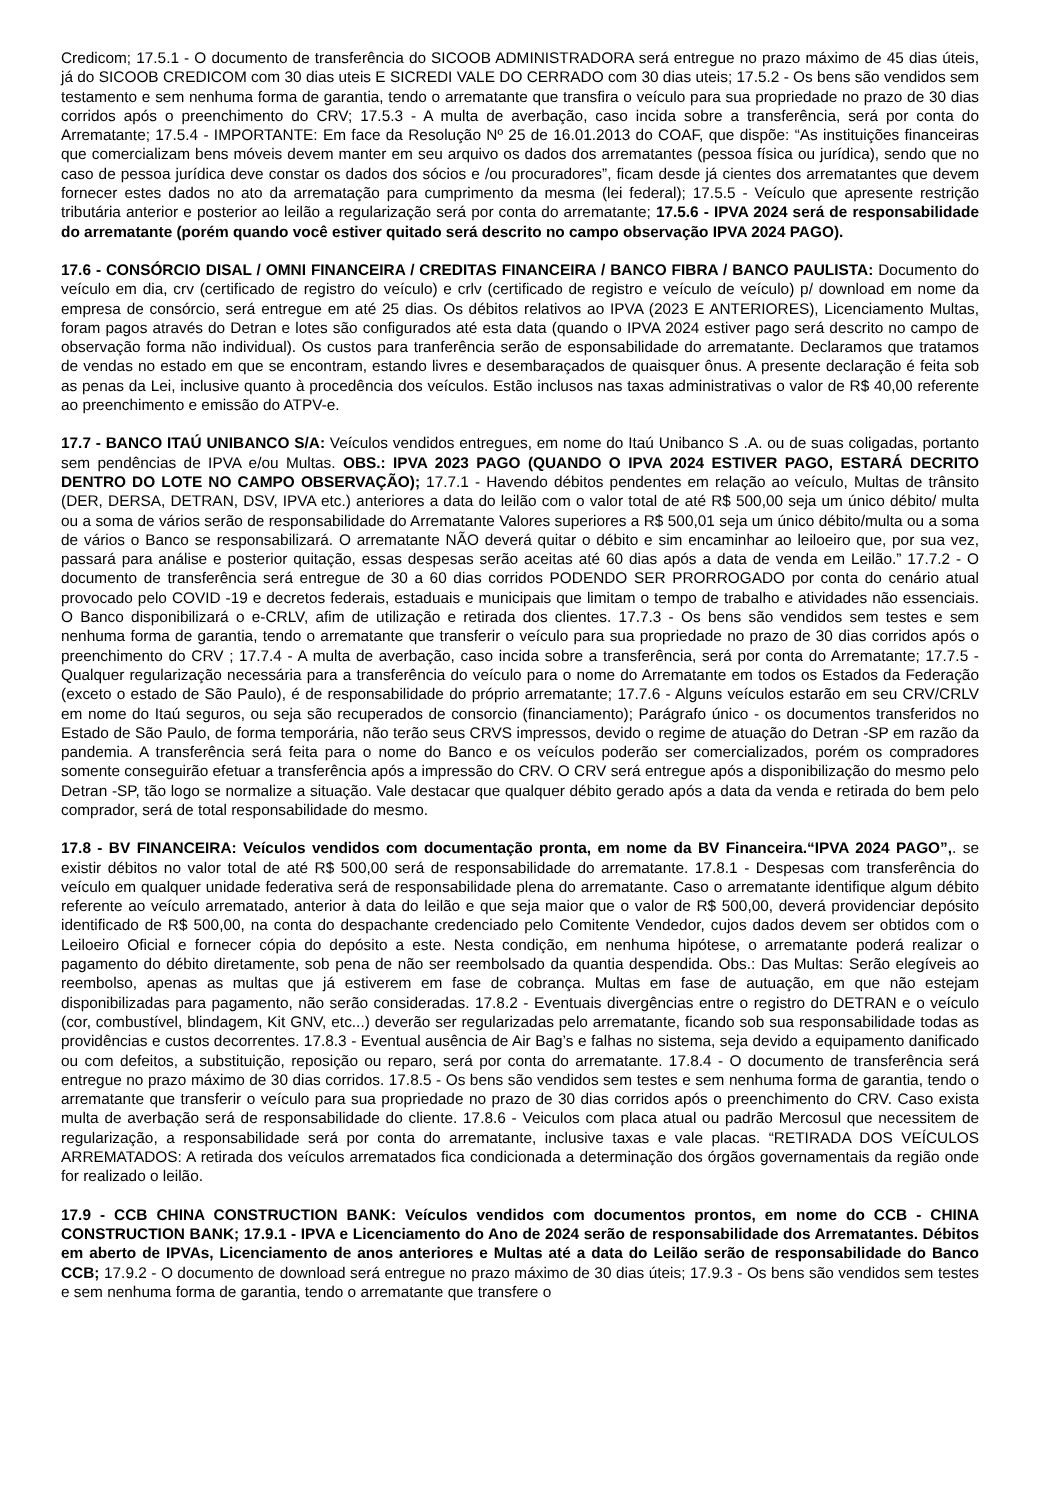Credicom; 17.5.1 - O documento de transferência do SICOOB ADMINISTRADORA será entregue no prazo máximo de 45 dias úteis, já do SICOOB CREDICOM com 30 dias uteis E SICREDI VALE DO CERRADO com 30 dias uteis; 17.5.2 - Os bens são vendidos sem testamento e sem nenhuma forma de garantia, tendo o arrematante que transfira o veículo para sua propriedade no prazo de 30 dias corridos após o preenchimento do CRV; 17.5.3 - A multa de averbação, caso incida sobre a transferência, será por conta do Arrematante; 17.5.4 - IMPORTANTE: Em face da Resolução Nº 25 de 16.01.2013 do COAF, que dispõe: “As instituições financeiras que comercializam bens móveis devem manter em seu arquivo os dados dos arrematantes (pessoa física ou jurídica), sendo que no caso de pessoa jurídica deve constar os dados dos sócios e /ou procuradores”, ficam desde já cientes dos arrematantes que devem fornecer estes dados no ato da arrematação para cumprimento da mesma (lei federal); 17.5.5 - Veículo que apresente restrição tributária anterior e posterior ao leilão a regularização será por conta do arrematante; 17.5.6 - IPVA 2024 será de responsabilidade do arrematante (porém quando você estiver quitado será descrito no campo observação IPVA 2024 PAGO).
17.6 - CONSÓRCIO DISAL / OMNI FINANCEIRA / CREDITAS FINANCEIRA / BANCO FIBRA / BANCO PAULISTA: Documento do veículo em dia, crv (certificado de registro do veículo) e crlv (certificado de registro e veículo de veículo) p/ download em nome da empresa de consórcio, será entregue em até 25 dias. Os débitos relativos ao IPVA (2023 E ANTERIORES), Licenciamento Multas, foram pagos através do Detran e lotes são configurados até esta data (quando o IPVA 2024 estiver pago será descrito no campo de observação forma não individual). Os custos para tranferência serão de esponsabilidade do arrematante. Declaramos que tratamos de vendas no estado em que se encontram, estando livres e desembaraçados de quaisquer ônus. A presente declaração é feita sob as penas da Lei, inclusive quanto à procedência dos veículos. Estão inclusos nas taxas administrativas o valor de R$ 40,00 referente ao preenchimento e emissão do ATPV-e.
17.7 - BANCO ITAÚ UNIBANCO S/A: Veículos vendidos entregues, em nome do Itaú Unibanco S .A. ou de suas coligadas, portanto sem pendências de IPVA e/ou Multas. OBS.: IPVA 2023 PAGO (QUANDO O IPVA 2024 ESTIVER PAGO, ESTARÁ DECRITO DENTRO DO LOTE NO CAMPO OBSERVAÇÃO); 17.7.1 - Havendo débitos pendentes em relação ao veículo, Multas de trânsito (DER, DERSA, DETRAN, DSV, IPVA etc.) anteriores a data do leilão com o valor total de até R$ 500,00 seja um único débito/ multa ou a soma de vários serão de responsabilidade do Arrematante Valores superiores a R$ 500,01 seja um único débito/multa ou a soma de vários o Banco se responsabilizará. O arrematante NÃO deverá quitar o débito e sim encaminhar ao leiloeiro que, por sua vez, passará para análise e posterior quitação, essas despesas serão aceitas até 60 dias após a data de venda em Leilão.” 17.7.2 - O documento de transferência será entregue de 30 a 60 dias corridos PODENDO SER PRORROGADO por conta do cenário atual provocado pelo COVID -19 e decretos federais, estaduais e municipais que limitam o tempo de trabalho e atividades não essenciais. O Banco disponibilizará o e-CRLV, afim de utilização e retirada dos clientes. 17.7.3 - Os bens são vendidos sem testes e sem nenhuma forma de garantia, tendo o arrematante que transferir o veículo para sua propriedade no prazo de 30 dias corridos após o preenchimento do CRV ; 17.7.4 - A multa de averbação, caso incida sobre a transferência, será por conta do Arrematante; 17.7.5 - Qualquer regularização necessária para a transferência do veículo para o nome do Arrematante em todos os Estados da Federação (exceto o estado de São Paulo), é de responsabilidade do próprio arrematante; 17.7.6 - Alguns veículos estarão em seu CRV/CRLV em nome do Itaú seguros, ou seja são recuperados de consorcio (financiamento); Parágrafo único - os documentos transferidos no Estado de São Paulo, de forma temporária, não terão seus CRVS impressos, devido o regime de atuação do Detran -SP em razão da pandemia. A transferência será feita para o nome do Banco e os veículos poderão ser comercializados, porém os compradores somente conseguirão efetuar a transferência após a impressão do CRV. O CRV será entregue após a disponibilização do mesmo pelo Detran -SP, tão logo se normalize a situação. Vale destacar que qualquer débito gerado após a data da venda e retirada do bem pelo comprador, será de total responsabilidade do mesmo.
17.8 - BV FINANCEIRA: Veículos vendidos com documentação pronta, em nome da BV Financeira.“IPVA 2024 PAGO”,. se existir débitos no valor total de até R$ 500,00 será de responsabilidade do arrematante. 17.8.1 - Despesas com transferência do veículo em qualquer unidade federativa será de responsabilidade plena do arrematante. Caso o arrematante identifique algum débito referente ao veículo arrematado, anterior à data do leilão e que seja maior que o valor de R$ 500,00, deverá providenciar depósito identificado de R$ 500,00, na conta do despachante credenciado pelo Comitente Vendedor, cujos dados devem ser obtidos com o Leiloeiro Oficial e fornecer cópia do depósito a este. Nesta condição, em nenhuma hipótese, o arrematante poderá realizar o pagamento do débito diretamente, sob pena de não ser reembolsado da quantia despendida. Obs.: Das Multas: Serão elegíveis ao reembolso, apenas as multas que já estiverem em fase de cobrança. Multas em fase de autuação, em que não estejam disponibilizadas para pagamento, não serão consideradas. 17.8.2 - Eventuais divergências entre o registro do DETRAN e o veículo (cor, combustível, blindagem, Kit GNV, etc...) deverão ser regularizadas pelo arrematante, ficando sob sua responsabilidade todas as providências e custos decorrentes. 17.8.3 - Eventual ausência de Air Bag’s e falhas no sistema, seja devido a equipamento danificado ou com defeitos, a substituição, reposição ou reparo, será por conta do arrematante. 17.8.4 - O documento de transferência será entregue no prazo máximo de 30 dias corridos. 17.8.5 - Os bens são vendidos sem testes e sem nenhuma forma de garantia, tendo o arrematante que transferir o veículo para sua propriedade no prazo de 30 dias corridos após o preenchimento do CRV. Caso exista multa de averbação será de responsabilidade do cliente. 17.8.6 - Veiculos com placa atual ou padrão Mercosul que necessitem de regularização, a responsabilidade será por conta do arrematante, inclusive taxas e vale placas. “RETIRADA DOS VEÍCULOS ARREMATADOS: A retirada dos veículos arrematados fica condicionada a determinação dos órgãos governamentais da região onde for realizado o leilão.
17.9 - CCB CHINA CONSTRUCTION BANK: Veículos vendidos com documentos prontos, em nome do CCB - CHINA CONSTRUCTION BANK; 17.9.1 - IPVA e Licenciamento do Ano de 2024 serão de responsabilidade dos Arrematantes. Débitos em aberto de IPVAs, Licenciamento de anos anteriores e Multas até a data do Leilão serão de responsabilidade do Banco CCB; 17.9.2 - O documento de download será entregue no prazo máximo de 30 dias úteis; 17.9.3 - Os bens são vendidos sem testes e sem nenhuma forma de garantia, tendo o arrematante que transfere o